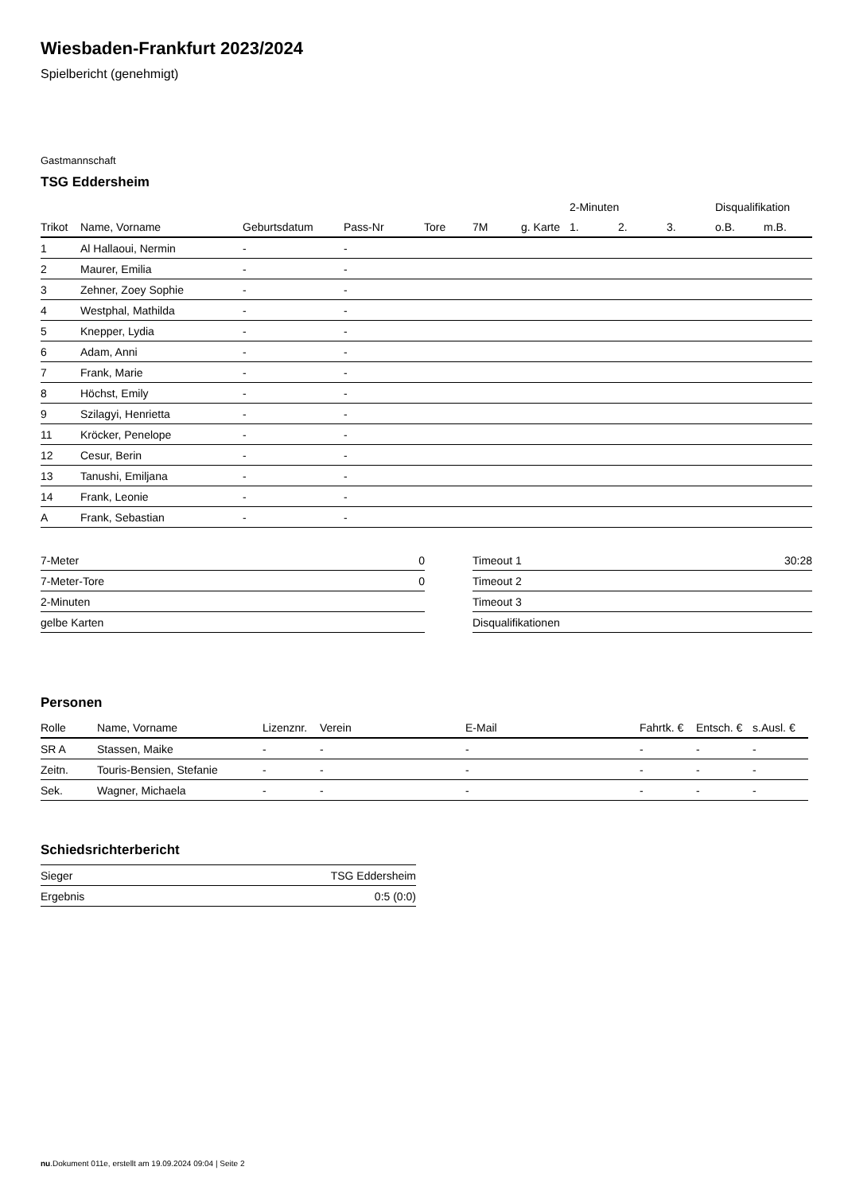Wiesbaden-Frankfurt 2023/2024
Spielbericht (genehmigt)
Gastmannschaft
TSG Eddersheim
| | | | | | | | | 2-Minuten | | | Disqualifikation | |
| Trikot | Name, Vorname | Geburtsdatum | Pass-Nr | Tore | 7M | g. Karte | | 1. | 2. | 3. | o.B. | m.B. |
| 1 | Al Hallaoui, Nermin | - | - | | | | | | | | | |
| 2 | Maurer, Emilia | - | - | | | | | | | | | |
| 3 | Zehner, Zoey Sophie | - | - | | | | | | | | | |
| 4 | Westphal, Mathilda | - | - | | | | | | | | | |
| 5 | Knepper, Lydia | - | - | | | | | | | | | |
| 6 | Adam, Anni | - | - | | | | | | | | | |
| 7 | Frank, Marie | - | - | | | | | | | | | |
| 8 | Höchst, Emily | - | - | | | | | | | | | |
| 9 | Szilagyi, Henrietta | - | - | | | | | | | | | |
| 11 | Kröcker, Penelope | - | - | | | | | | | | | |
| 12 | Cesur, Berin | - | - | | | | | | | | | |
| 13 | Tanushi, Emiljana | - | - | | | | | | | | | |
| 14 | Frank, Leonie | - | - | | | | | | | | | |
| A | Frank, Sebastian | - | - | | | | | | | | | |
| 7-Meter | 0 |
| 7-Meter-Tore | 0 |
| 2-Minuten | |
| gelbe Karten | |
| Timeout 1 | 30:28 |
| Timeout 2 | |
| Timeout 3 | |
| Disqualifikationen | |
Personen
| Rolle | Name, Vorname | Lizenznr. | Verein | E-Mail | Fahrtk. € | Entsch. € | s.Ausl. € |
| --- | --- | --- | --- | --- | --- | --- | --- |
| SR A | Stassen, Maike | - | - | - | - | - | - |
| Zeitn. | Touris-Bensien, Stefanie | - | - | - | - | - | - |
| Sek. | Wagner, Michaela | - | - | - | - | - | - |
Schiedsrichterbericht
| Sieger | TSG Eddersheim |
| Ergebnis | 0:5 (0:0) |
nu.Dokument 011e, erstellt am 19.09.2024 09:04 | Seite 2